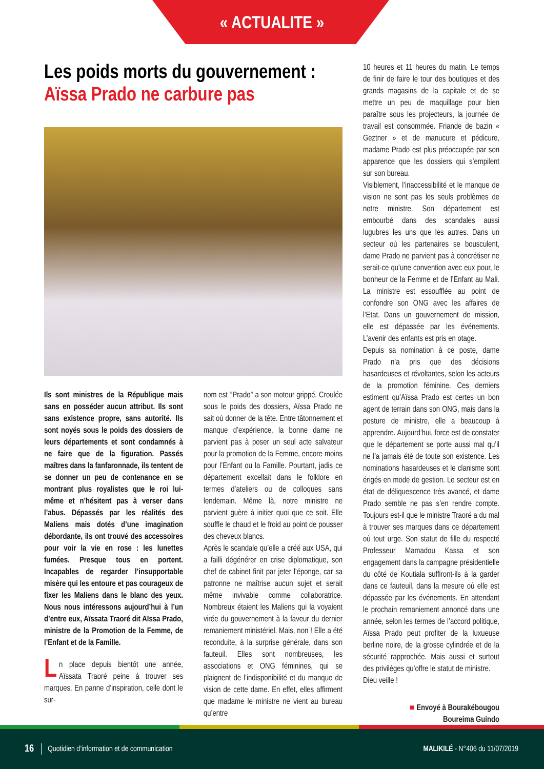« ACTUALITE »
Les poids morts du gouvernement :
Aïssa Prado ne carbure pas
Ils sont ministres de la République mais sans en posséder aucun attribut. Ils sont sans existence propre, sans autorité. Ils sont noyés sous le poids des dossiers de leurs départements et sont condamnés à ne faire que de la figuration. Passés maîtres dans la fanfaronnade, ils tentent de se donner un peu de contenance en se montrant plus royalistes que le roi lui-même et n’hésitent pas à verser dans l’abus. Dépassés par les réalités des Maliens mais dotés d’une imagination débordante, ils ont trouvé des accessoires pour voir la vie en rose : les lunettes fumées. Presque tous en portent. Incapables de regarder l’insupportable misère qui les entoure et pas courageux de fixer les Maliens dans le blanc des yeux. Nous nous intéressons aujourd’hui à l’un d’entre eux, Aïssata Traoré dit Aïssa Prado, ministre de la Promotion de la Femme, de l’Enfant et de la Famille.
Ln place depuis bientôt une année, Aïssata Traoré peine à trouver ses marques. En panne d’inspiration, celle dont le sur-
nom est ‘’Prado’’ a son moteur grippé. Croulée sous le poids des dossiers, Aïssa Prado ne sait où donner de la tête. Entre tâtonnement et manque d’expérience, la bonne dame ne parvient pas à poser un seul acte salvateur pour la promotion de la Femme, encore moins pour l’Enfant ou la Famille. Pourtant, jadis ce département excellait dans le folklore en termes d’ateliers ou de colloques sans lendemain. Même là, notre ministre ne parvient guère à initier quoi que ce soit. Elle souffle le chaud et le froid au point de pousser des cheveux blancs.
Après le scandale qu’elle a créé aux USA, qui a failli dégénérer en crise diplomatique, son chef de cabinet finit par jeter l’éponge, car sa patronne ne maîtrise aucun sujet et serait même invivable comme collaboratrice. Nombreux étaient les Maliens qui la voyaient virée du gouvernement à la faveur du dernier remaniement ministériel. Mais, non ! Elle a été reconduite, à la surprise générale, dans son fauteuil. Elles sont nombreuses, les associations et ONG féminines, qui se plaignent de l’indisponibilité et du manque de vision de cette dame. En effet, elles affirment que madame le ministre ne vient au bureau qu’entre
10 heures et 11 heures du matin. Le temps de finir de faire le tour des boutiques et des grands magasins de la capitale et de se mettre un peu de maquillage pour bien paraître sous les projecteurs, la journée de travail est consommée. Friande de bazin « Geztner » et de manucure et pédicure, madame Prado est plus préoccupée par son apparence que les dossiers qui s’empilent sur son bureau.
Visiblement, l’inaccessibilité et le manque de vision ne sont pas les seuls problèmes de notre ministre. Son département est embourbé dans des scandales aussi lugubres les uns que les autres. Dans un secteur où les partenaires se bousculent, dame Prado ne parvient pas à concrétiser ne serait-ce qu’une convention avec eux pour, le bonheur de la Femme et de l’Enfant au Mali. La ministre est essoufflée au point de confondre son ONG avec les affaires de l’Etat. Dans un gouvernement de mission, elle est dépassée par les événements. L’avenir des enfants est pris en otage.
Depuis sa nomination à ce poste, dame Prado n’a pris que des décisions hasardeuses et révoltantes, selon les acteurs de la promotion féminine. Ces derniers estiment qu’Aïssa Prado est certes un bon agent de terrain dans son ONG, mais dans la posture de ministre, elle a beaucoup à apprendre. Aujourd’hui, force est de constater que le département se porte aussi mal qu’il ne l’a jamais été de toute son existence. Les nominations hasardeuses et le clanisme sont érigés en mode de gestion. Le secteur est en état de déliquescence très avancé, et dame Prado semble ne pas s’en rendre compte. Toujours est-il que le ministre Traoré a du mal à trouver ses marques dans ce département où tout urge. Son statut de fille du respecté Professeur Mamadou Kassa et son engagement dans la campagne présidentielle du côté de Koutiala suffiront-ils à la garder dans ce fauteuil, dans la mesure où elle est dépassée par les événements. En attendant le prochain remaniement annoncé dans une année, selon les termes de l’accord politique, Aïssa Prado peut profiter de la luxueuse berline noire, de la grosse cylindrée et de la sécurité rapprochée. Mais aussi et surtout des privilèges qu’offre le statut de ministre.
Dieu veille !
■ Envoyé à Bourakébougou
Boureima Guindo
16 Quotidien d’information et de communication MALIKILÉ - N°406 du 11/07/2019